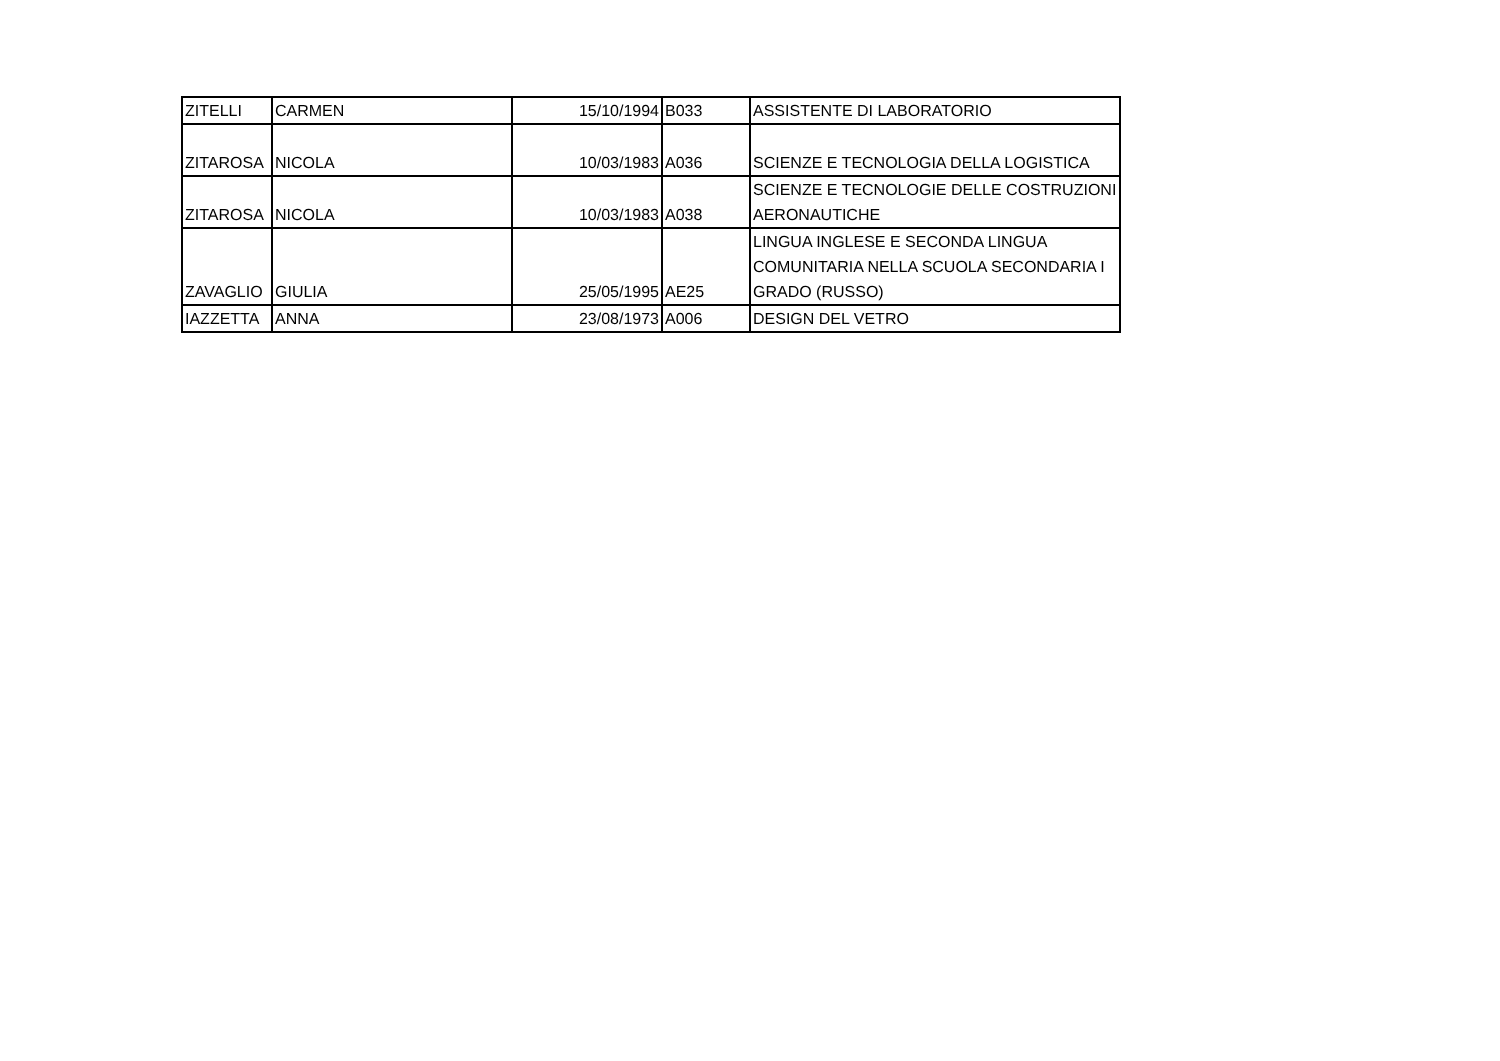| ZITELLI | CARMEN | 15/10/1994 | B033 | ASSISTENTE DI LABORATORIO |
| ZITAROSA | NICOLA | 10/03/1983 | A036 | SCIENZE E TECNOLOGIA DELLA LOGISTICA |
| ZITAROSA | NICOLA | 10/03/1983 | A038 | SCIENZE E TECNOLOGIE DELLE COSTRUZIONI AERONAUTICHE |
| ZAVAGLIO | GIULIA | 25/05/1995 | AE25 | LINGUA INGLESE E SECONDA LINGUA COMUNITARIA NELLA SCUOLA SECONDARIA I GRADO (RUSSO) |
| IAZZETTA | ANNA | 23/08/1973 | A006 | DESIGN DEL VETRO |